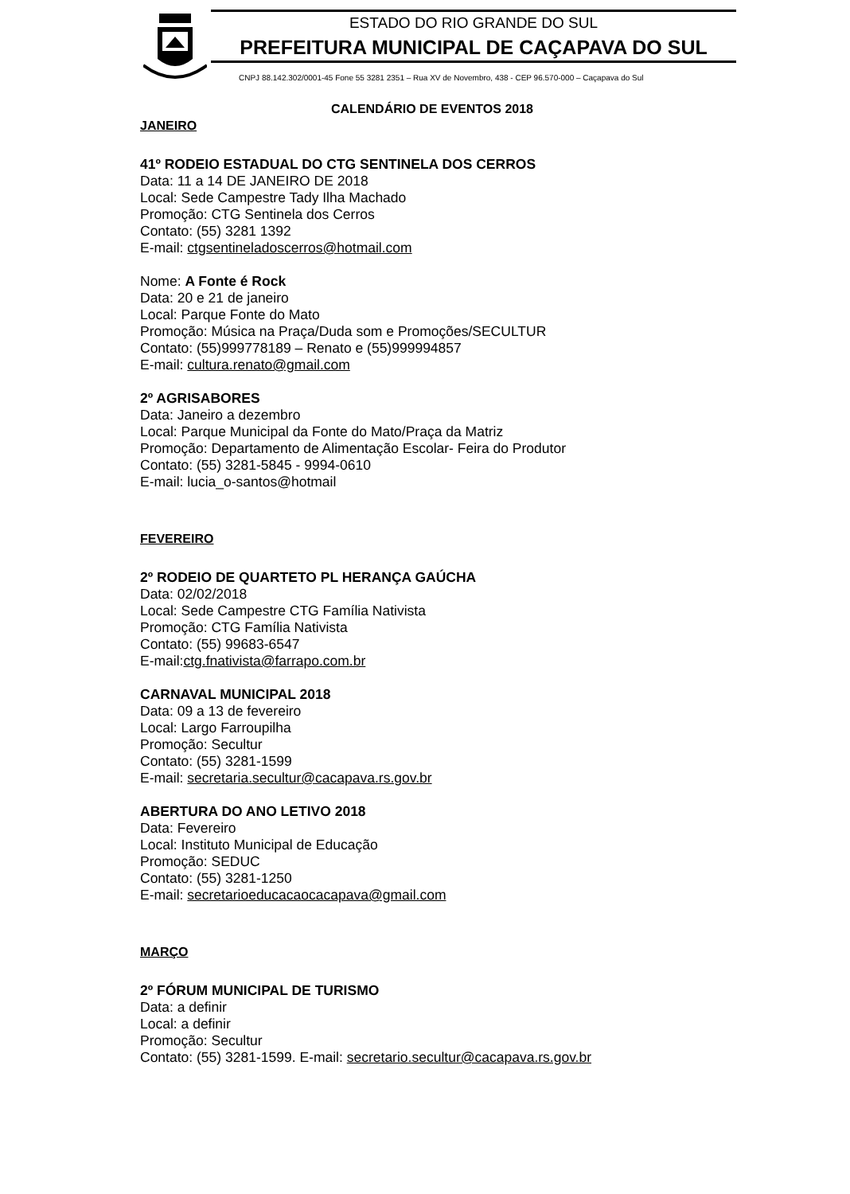ESTADO DO RIO GRANDE DO SUL
PREFEITURA MUNICIPAL DE CAÇAPAVA DO SUL
CNPJ 88.142.302/0001-45 Fone 55 3281 2351 – Rua XV de Novembro, 438 - CEP 96.570-000 – Caçapava do Sul
CALENDÁRIO DE EVENTOS 2018
JANEIRO
41º RODEIO ESTADUAL DO CTG SENTINELA DOS CERROS
Data: 11 a 14 DE JANEIRO DE 2018
Local: Sede Campestre Tady Ilha Machado
Promoção: CTG Sentinela dos Cerros
Contato: (55) 3281 1392
E-mail: ctgsentineladoscerros@hotmail.com
Nome: A Fonte é Rock
Data: 20 e 21 de janeiro
Local: Parque Fonte do Mato
Promoção: Música na Praça/Duda som e Promoções/SECULTUR
Contato: (55)999778189 – Renato e (55)999994857
E-mail: cultura.renato@gmail.com
2º AGRISABORES
Data: Janeiro a dezembro
Local: Parque Municipal da Fonte do Mato/Praça da Matriz
Promoção: Departamento de Alimentação Escolar- Feira do Produtor
Contato: (55) 3281-5845 - 9994-0610
E-mail: lucia_o-santos@hotmail
FEVEREIRO
2º RODEIO DE QUARTETO PL HERANÇA GAÚCHA
Data: 02/02/2018
Local: Sede Campestre CTG Família Nativista
Promoção: CTG Família Nativista
Contato: (55) 99683-6547
E-mail:ctg.fnativista@farrapo.com.br
CARNAVAL MUNICIPAL 2018
Data: 09 a 13 de fevereiro
Local: Largo Farroupilha
Promoção: Secultur
Contato: (55) 3281-1599
E-mail: secretaria.secultur@cacapava.rs.gov.br
ABERTURA DO ANO LETIVO 2018
Data: Fevereiro
Local: Instituto Municipal de Educação
Promoção: SEDUC
Contato: (55) 3281-1250
E-mail: secretarioeducacaocacapava@gmail.com
MARÇO
2º FÓRUM MUNICIPAL DE TURISMO
Data: a definir
Local: a definir
Promoção: Secultur
Contato: (55) 3281-1599. E-mail: secretario.secultur@cacapava.rs.gov.br